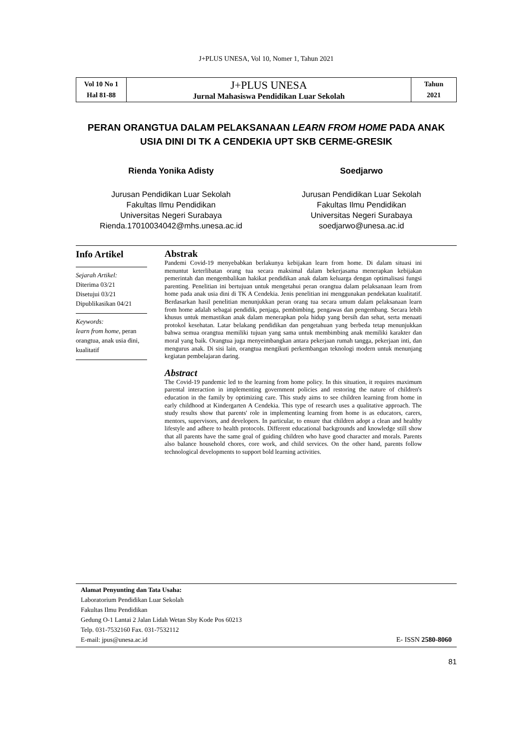J+PLUS UNESA, Vol 10, Nomer 1, Tahun 2021
| Vol 10 No 1 Hal 81-88 | J+PLUS UNESA Jurnal Mahasiswa Pendidikan Luar Sekolah | Tahun 2021 |
PERAN ORANGTUA DALAM PELAKSANAAN LEARN FROM HOME PADA ANAK USIA DINI DI TK A CENDEKIA UPT SKB CERME-GRESIK
Rienda Yonika Adisty
Jurusan Pendidikan Luar Sekolah
Fakultas Ilmu Pendidikan
Universitas Negeri Surabaya
Rienda.17010034042@mhs.unesa.ac.id
Soedjarwo
Jurusan Pendidikan Luar Sekolah
Fakultas Ilmu Pendidikan
Universitas Negeri Surabaya
soedjarwo@unesa.ac.id
Info Artikel
Sejarah Artikel:
Diterima 03/21
Disetujui 03/21
Dipublikasikan 04/21
Keywords:
learn from home, peran orangtua, anak usia dini, kualitatif
Abstrak
Pandemi Covid-19 menyebabkan berlakunya kebijakan learn from home. Di dalam situasi ini menuntut keterlibatan orang tua secara maksimal dalam bekerjasama menerapkan kebijakan pemerintah dan mengembalikan hakikat pendidikan anak dalam keluarga dengan optimalisasi fungsi parenting. Penelitian ini bertujuan untuk mengetahui peran orangtua dalam pelaksanaan learn from home pada anak usia dini di TK A Cendekia. Jenis penelitian ini menggunakan pendekatan kualitatif. Berdasarkan hasil penelitian menunjukkan peran orang tua secara umum dalam pelaksanaan learn from home adalah sebagai pendidik, penjaga, pembimbing, pengawas dan pengembang. Secara lebih khusus untuk memastikan anak dalam menerapkan pola hidup yang bersih dan sehat, serta menaati protokol kesehatan. Latar belakang pendidikan dan pengetahuan yang berbeda tetap menunjukkan bahwa semua orangtua memiliki tujuan yang sama untuk membimbing anak memiliki karakter dan moral yang baik. Orangtua juga menyeimbangkan antara pekerjaan rumah tangga, pekerjaan inti, dan mengurus anak. Di sisi lain, orangtua mengikuti perkembangan teknologi modern untuk menunjang kegiatan pembelajaran daring.
Abstract
The Covid-19 pandemic led to the learning from home policy. In this situation, it requires maximum parental interaction in implementing government policies and restoring the nature of children's education in the family by optimizing care. This study aims to see children learning from home in early childhood at Kindergarten A Cendekia. This type of research uses a qualitative approach. The study results show that parents' role in implementing learning from home is as educators, carers, mentors, supervisors, and developers. In particular, to ensure that children adopt a clean and healthy lifestyle and adhere to health protocols. Different educational backgrounds and knowledge still show that all parents have the same goal of guiding children who have good character and morals. Parents also balance household chores, core work, and child services. On the other hand, parents follow technological developments to support bold learning activities.
Alamat Penyunting dan Tata Usaha:
Laboratorium Pendidikan Luar Sekolah
Fakultas Ilmu Pendidikan
Gedung O-1 Lantai 2 Jalan Lidah Wetan Sby Kode Pos 60213
Telp. 031-7532160 Fax. 031-7532112
E-mail: jpus@unesa.ac.id
E- ISSN 2580-8060
81